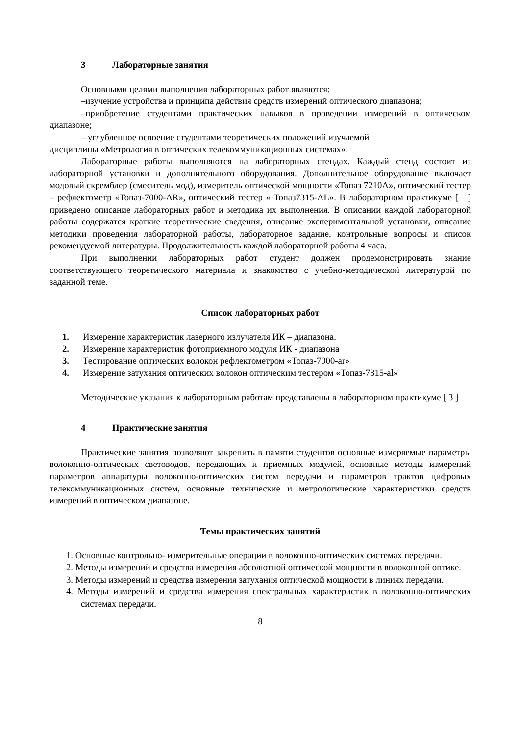3 Лабораторные занятия
Основными целями выполнения лабораторных работ являются:
–изучение устройства и принципа действия средств измерений оптического диапазона;
–приобретение студентами практических навыков в проведении измерений в оптическом диапазоне;
– углубленное освоение студентами теоретических положений изучаемой
дисциплины «Метрология в оптических телекоммуникационных системах».
Лабораторные работы выполняются на лабораторных стендах. Каждый стенд состоит из лабораторной установки и дополнительного оборудования. Дополнительное оборудование включает модовый скремблер (смеситель мод), измеритель оптической мощности «Топаз 7210А», оптический тестер – рефлектометр «Топаз-7000-AR», оптический тестер « Топаз7315-AL». В лабораторном практикуме [ ] приведено описание лабораторных работ и методика их выполнения. В описании каждой лабораторной работы содержатся краткие теоретические сведения, описание экспериментальной установки, описание методики проведения лабораторной работы, лабораторное задание, контрольные вопросы и список рекомендуемой литературы. Продолжительность каждой лабораторной работы 4 часа.
При выполнении лабораторных работ студент должен продемонстрировать знание соответствующего теоретического материала и знакомство с учебно-методической литературой по заданной теме.
Список лабораторных работ
1. Измерение характеристик лазерного излучателя ИК – диапазона.
2. Измерение характеристик фотоприемного модуля ИК - диапазона
3. Тестирование оптических волокон рефлектометром «Топаз-7000-ar»
4. Измерение затухания оптических волокон оптическим тестером «Топаз-7315-al»
Методические указания к лабораторным работам представлены в лабораторном практикуме [ 3 ]
4 Практические занятия
Практические занятия позволяют закрепить в памяти студентов основные измеряемые параметры волоконно-оптических световодов, передающих и приемных модулей, основные методы измерений параметров аппаратуры волоконно-оптических систем передачи и параметров трактов цифровых телекоммуникационных систем, основные технические и метрологические характеристики средств измерений в оптическом диапазоне.
Темы практических занятий
1. Основные контрольно- измерительные операции в волоконно-оптических системах передачи.
2. Методы измерений и средства измерения абсолютной оптической мощности в волоконной оптике.
3. Методы измерений и средства измерения затухания оптической мощности в линиях передачи.
4. Методы измерений и средства измерения спектральных характеристик в волоконно-оптических системах передачи.
8